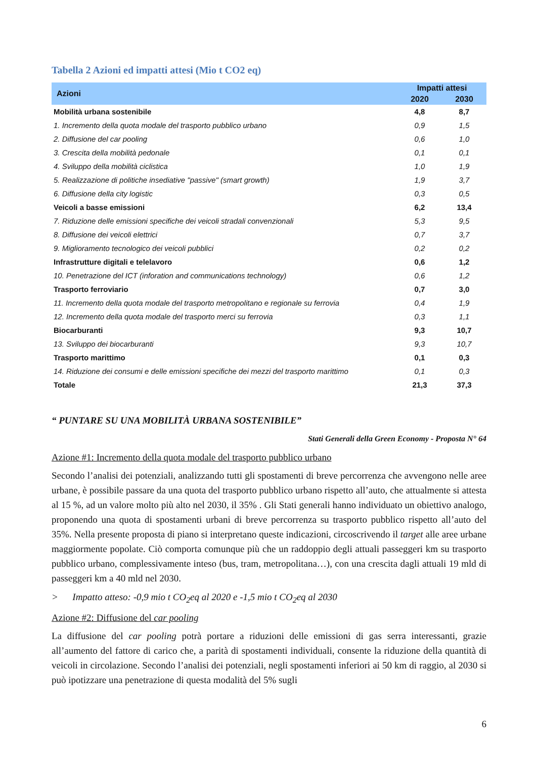Tabella 2 Azioni ed impatti attesi (Mio t CO2 eq)
| Azioni | Impatti attesi | |
| --- | --- | --- |
| | 2020 | 2030 |
| Mobilità urbana sostenibile | 4,8 | 8,7 |
| 1. Incremento della quota modale del trasporto pubblico urbano | 0,9 | 1,5 |
| 2. Diffusione del car pooling | 0,6 | 1,0 |
| 3. Crescita della mobilità pedonale | 0,1 | 0,1 |
| 4. Sviluppo della mobilità ciclistica | 1,0 | 1,9 |
| 5. Realizzazione di politiche insediative "passive" (smart growth) | 1,9 | 3,7 |
| 6. Diffusione della city logistic | 0,3 | 0,5 |
| Veicoli a basse emissioni | 6,2 | 13,4 |
| 7. Riduzione delle emissioni specifiche dei veicoli stradali convenzionali | 5,3 | 9,5 |
| 8. Diffusione dei veicoli elettrici | 0,7 | 3,7 |
| 9. Miglioramento tecnologico dei veicoli pubblici | 0,2 | 0,2 |
| Infrastrutture digitali e telelavoro | 0,6 | 1,2 |
| 10. Penetrazione del ICT (inforation and communications technology) | 0,6 | 1,2 |
| Trasporto ferroviario | 0,7 | 3,0 |
| 11. Incremento della quota modale del trasporto metropolitano e regionale su ferrovia | 0,4 | 1,9 |
| 12. Incremento della quota modale del trasporto merci su ferrovia | 0,3 | 1,1 |
| Biocarburanti | 9,3 | 10,7 |
| 13. Sviluppo dei biocarburanti | 9,3 | 10,7 |
| Trasporto marittimo | 0,1 | 0,3 |
| 14. Riduzione dei consumi e delle emissioni specifiche dei mezzi del trasporto marittimo | 0,1 | 0,3 |
| Totale | 21,3 | 37,3 |
“ PUNTARE SU UNA MOBILITÀ URBANA SOSTENIBILE”
Stati Generali della Green Economy - Proposta N° 64
Azione #1: Incremento della quota modale del trasporto pubblico urbano
Secondo l’analisi dei potenziali, analizzando tutti gli spostamenti di breve percorrenza che avvengono nelle aree urbane, è possibile passare da una quota del trasporto pubblico urbano rispetto all’auto, che attualmente si attesta al 15 %, ad un valore molto più alto nel 2030, il 35% . Gli Stati generali hanno individuato un obiettivo analogo, proponendo una quota di spostamenti urbani di breve percorrenza su trasporto pubblico rispetto all’auto del 35%. Nella presente proposta di piano si interpretano queste indicazioni, circoscrivendo il target alle aree urbane maggiormente popolate. Ciò comporta comunque più che un raddoppio degli attuali passeggeri km su trasporto pubblico urbano, complessivamente inteso (bus, tram, metropolitana…), con una crescita dagli attuali 19 mld di passeggeri km a 40 mld nel 2030.
> Impatto atteso: -0,9 mio t CO<sub>2</sub>eq al 2020 e -1,5 mio t CO<sub>2</sub>eq al 2030
Azione #2: Diffusione del car pooling
La diffusione del car pooling potrà portare a riduzioni delle emissioni di gas serra interessanti, grazie all’aumento del fattore di carico che, a parità di spostamenti individuali, consente la riduzione della quantità di veicoli in circolazione. Secondo l’analisi dei potenziali, negli spostamenti inferiori ai 50 km di raggio, al 2030 si può ipotizzare una penetrazione di questa modalità del 5% sugli
6